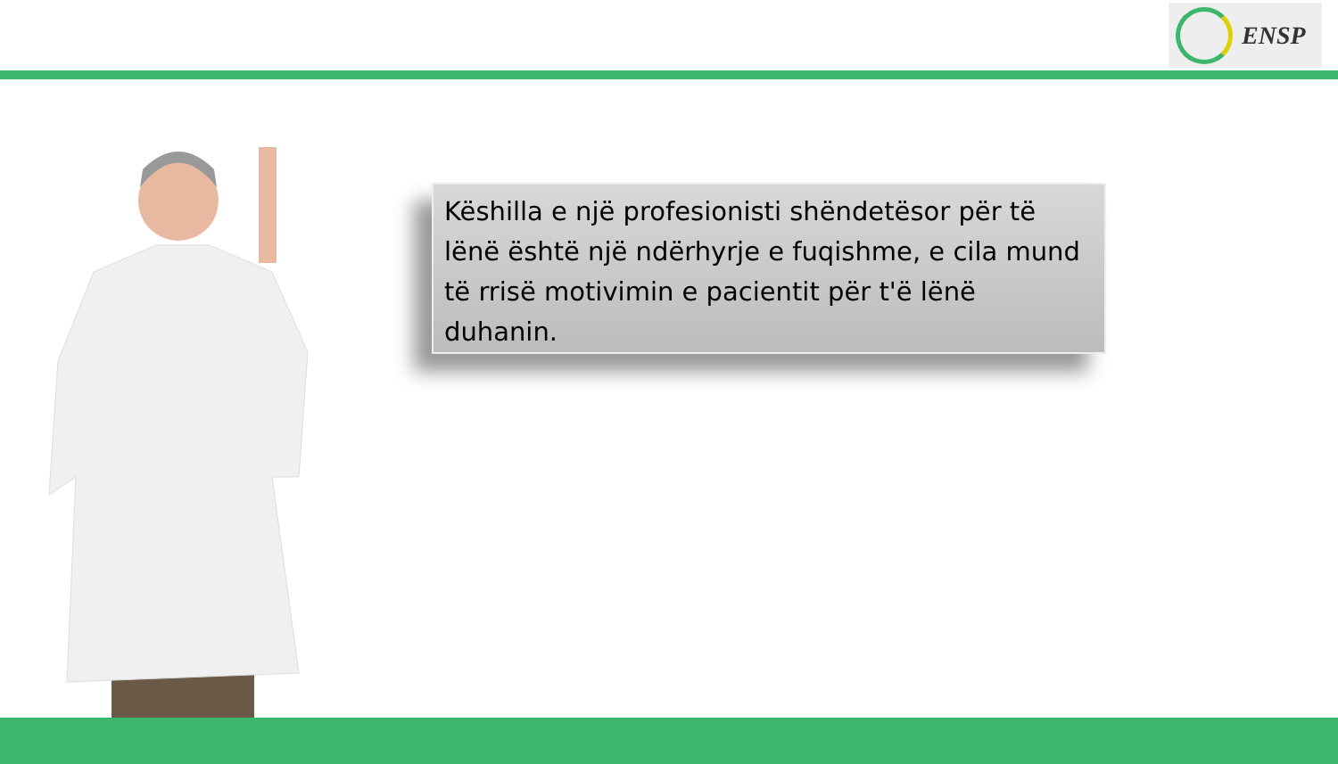ENSP
Këshilla e një profesionisti shëndetësor për të lënë është një ndërhyrje e fuqishme, e cila mund të rrisë motivimin e pacientit për t'ë lënë duhanin.